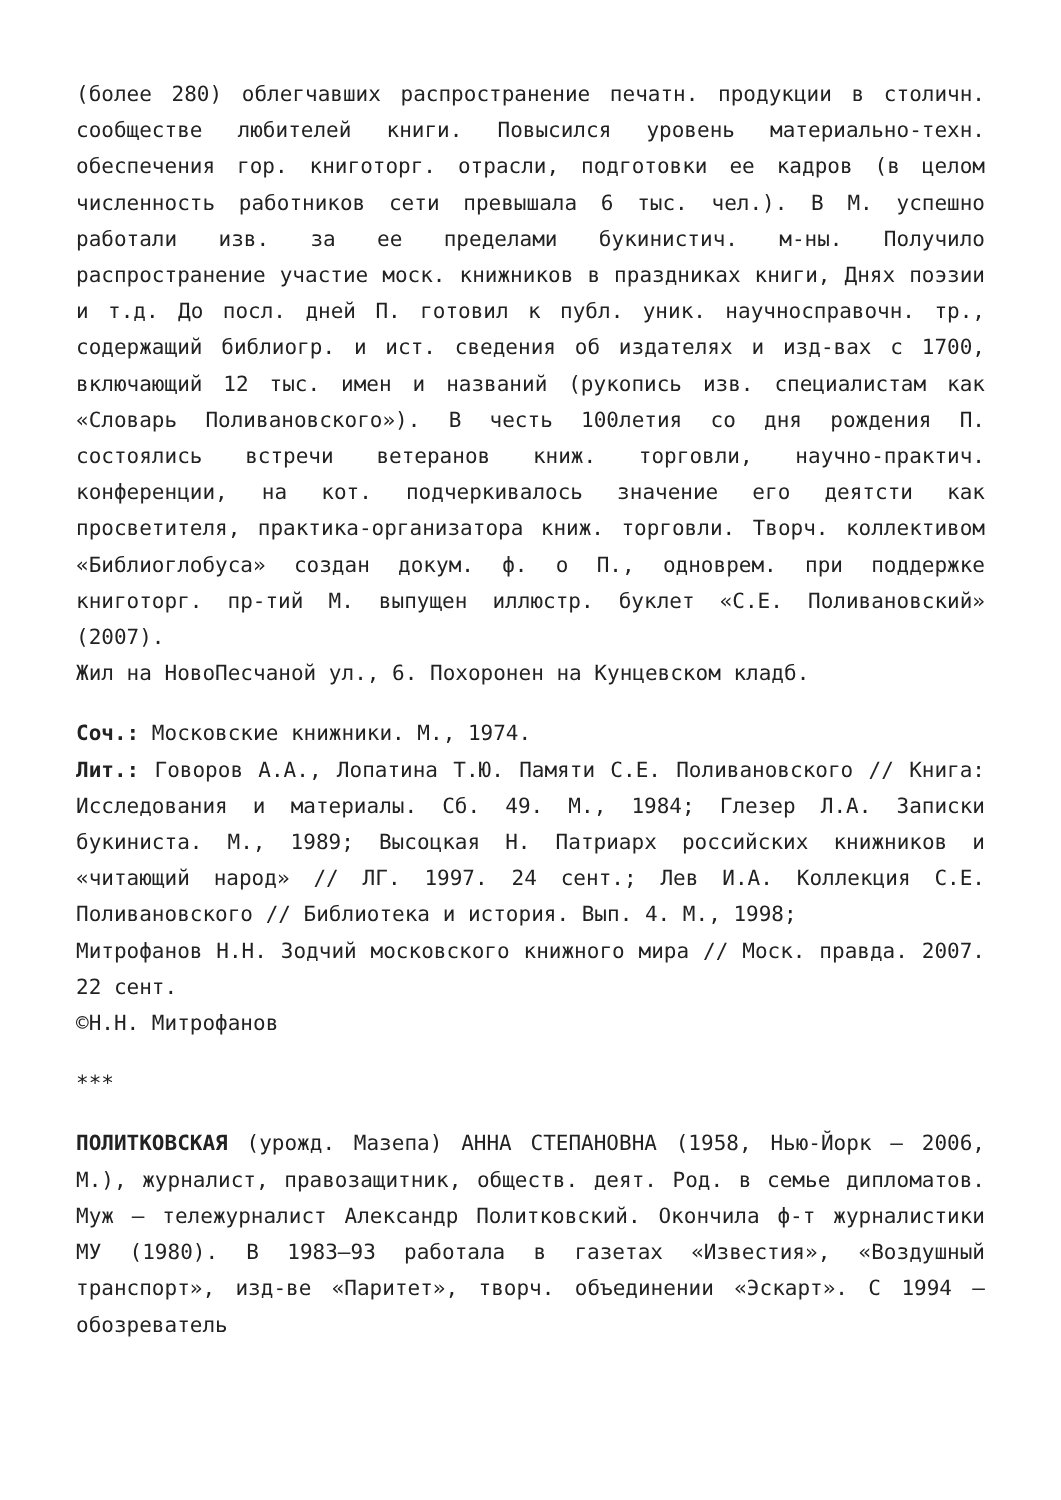(более 280) облегчавших распространение печатн. продукции в столичн. сообществе любителей книги. Повысился уровень материально-техн. обеспечения гор. книготорг. отрасли, подготовки ее кадров (в целом численность работников сети превышала 6 тыс. чел.). В М. успешно работали изв. за ее пределами букинистич. м-ны. Получило распространение участие моск. книжников в праздниках книги, Днях поэзии и т.д. До посл. дней П. готовил к публ. уник. научносправочн. тр., содержащий библиогр. и ист. сведения об издателях и изд-вах с 1700, включающий 12 тыс. имен и названий (рукопись изв. специалистам как «Словарь Поливановского»). В честь 100летия со дня рождения П. состоялись встречи ветеранов книж. торговли, научно-практич. конференции, на кот. подчеркивалось значение его деятсти как просветителя, практика-организатора книж. торговли. Творч. коллективом «Библиоглобуса» создан докум. ф. о П., одноврем. при поддержке книготорг. пр-тий М. выпущен иллюстр. буклет «С.Е. Поливановский» (2007).
Жил на НовоПесчаной ул., 6. Похоронен на Кунцевском кладб.
Соч.: Московские книжники. М., 1974.
Лит.: Говоров А.А., Лопатина Т.Ю. Памяти С.Е. Поливановского // Книга: Исследования и материалы. Сб. 49. М., 1984; Глезер Л.А. Записки букиниста. М., 1989; Высоцкая Н. Патриарх российских книжников и «читающий народ» // ЛГ. 1997. 24 сент.; Лев И.А. Коллекция С.Е. Поливановского // Библиотека и история. Вып. 4. М., 1998;
Митрофанов Н.Н. Зодчий московского книжного мира // Моск. правда. 2007. 22 сент.
©Н.Н. Митрофанов
***
ПОЛИТКОВСКАЯ (урожд. Мазепа) АННА СТЕПАНОВНА (1958, Нью-Йорк – 2006, М.), журналист, правозащитник, обществ. деят. Род. в семье дипломатов. Муж – тележурналист Александр Политковский. Окончила ф-т журналистики МУ (1980). В 1983–93 работала в газетах «Известия», «Воздушный транспорт», изд-ве «Паритет», творч. объединении «Эскарт». С 1994 – обозреватель